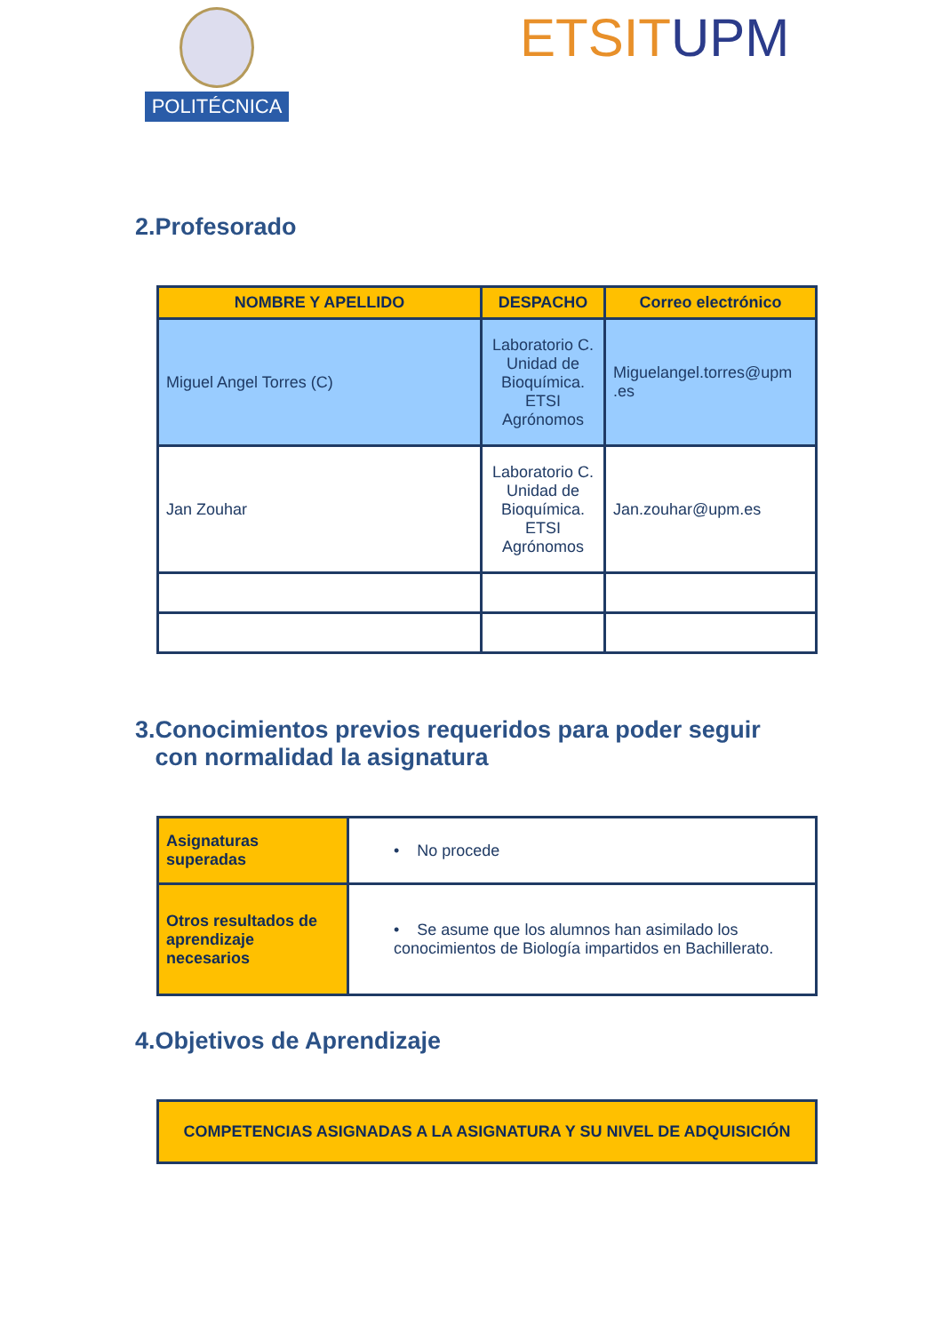POLITÉCNICA ETSIT UPM
2.Profesorado
| NOMBRE Y APELLIDO | DESPACHO | Correo electrónico |
| --- | --- | --- |
| Miguel Angel Torres (C) | Laboratorio C. Unidad de Bioquímica. ETSI Agrónomos | Miguelangel.torres@upm .es |
| Jan Zouhar | Laboratorio C. Unidad de Bioquímica. ETSI Agrónomos | Jan.zouhar@upm.es |
3.Conocimientos previos requeridos para poder seguir
con normalidad la asignatura
| Asignaturas superadas | • No procede |
| Otros resultados de aprendizaje necesarios | • Se asume que los alumnos han asimilado los conocimientos de Biología impartidos en Bachillerato. |
4.Objetivos de Aprendizaje
| COMPETENCIAS ASIGNADAS A LA ASIGNATURA Y SU NIVEL DE ADQUISICIÓN |
| --- |